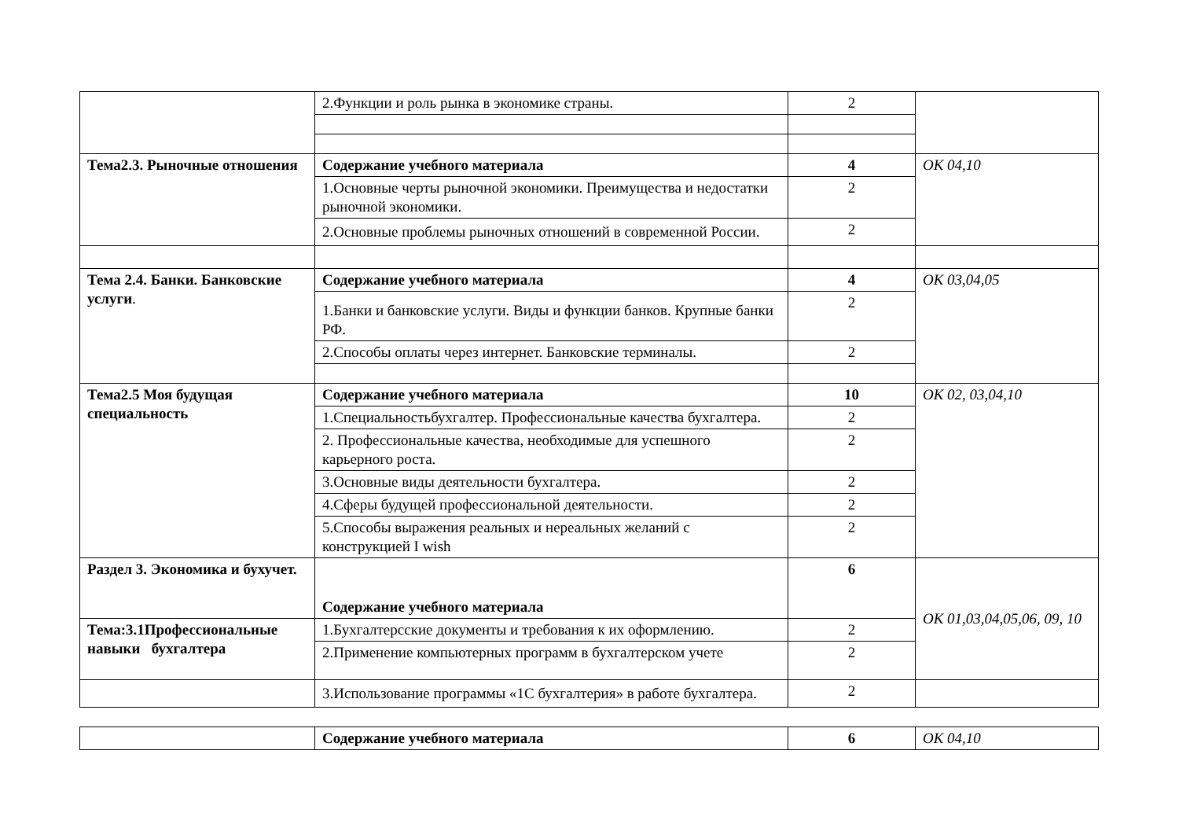| | 2.Функции и роль рынка в экономике страны. | 2 | |
| Тема2.3. Рыночные отношения | Содержание учебного материала | 4 | ОК 04,10 |
| | 1.Основные черты рыночной экономики. Преимущества и недостатки рыночной экономики. | 2 | |
| | 2.Основные проблемы рыночных отношений в современной России. | 2 | |
| Тема 2.4. Банки. Банковские услуги . | Содержание учебного материала | 4 | ОК 03,04,05 |
| | 1.Банки и банковские услуги. Виды и функции банков. Крупные банки РФ. | 2 | |
| | 2.Способы оплаты через интернет. Банковские терминалы. | 2 | |
| Тема2.5 Моя будущая специальность | Содержание учебного материала | 10 | ОК 02, 03,04,10 |
| | 1.Специальностьбухгалтер. Профессиональные качества бухгалтера. | 2 | |
| | 2. Профессиональные качества, необходимые для успешного карьерного роста. | 2 | |
| | 3.Основные виды деятельности бухгалтера. | 2 | |
| | 4.Сферы будущей профессиональной деятельности. | 2 | |
| | 5.Способы выражения реальных и нереальных желаний с конструкцией I wish | 2 | |
| Раздел 3. Экономика и бухучет. | Содержание учебного материала | 6 | ОК 01,03,04,05,06, 09, 10 |
| Тема:3.1Профессиональные навыки бухгалтера | 1.Бухгалтерсские документы и требования к их оформлению. | 2 | |
| | 2.Применение компьютерных программ в бухгалтерском учете | 2 | |
| | 3.Использование программы «1С бухгалтерия» в работе бухгалтера. | 2 | |
| | Содержание учебного материала | 6 | ОК 04,10 |